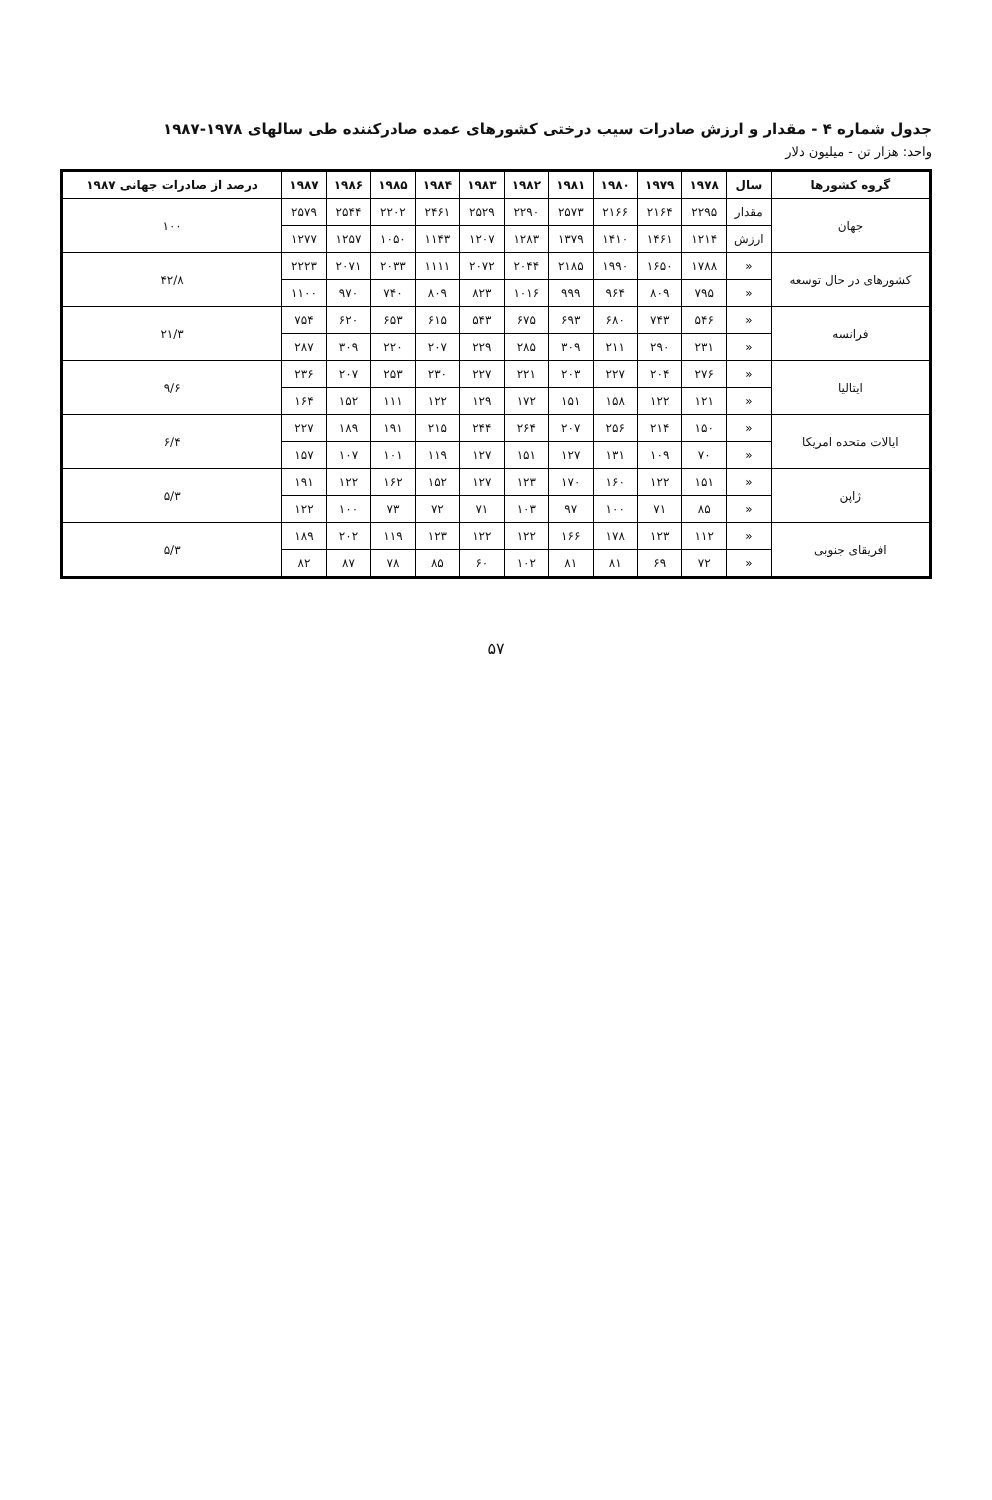جدول شماره ۴ - مقدار و ارزش صادرات سیب درختی کشورهای عمده صادرکننده طی سالهای ۱۹۷۸-۱۹۸۷
واحد: هزار تن - میلیون دلار
| گروه کشورها | سال | ۱۹۷۸ | ۱۹۷۹ | ۱۹۸۰ | ۱۹۸۱ | ۱۹۸۲ | ۱۹۸۳ | ۱۹۸۴ | ۱۹۸۵ | ۱۹۸۶ | ۱۹۸۷ | درصد از صادرات جهانی ۱۹۸۷ |
| --- | --- | --- | --- | --- | --- | --- | --- | --- | --- | --- | --- | --- |
| جهان | مقدار | ۲۲۹۵ | ۲۱۶۴ | ۲۱۶۶ | ۲۵۷۳ | ۲۲۹۰ | ۲۵۲۹ | ۲۴۶۱ | ۲۲۰۲ | ۲۵۴۴ | ۲۵۷۹ | ۱۰۰ |
| | ارزش | ۱۲۱۴ | ۱۴۶۱ | ۱۴۱۰ | ۱۳۷۹ | ۱۲۸۳ | ۱۲۰۷ | ۱۱۴۳ | ۱۰۵۰ | ۱۲۵۷ | ۱۲۷۷ | |
| کشورهای در حال توسعه | « | ۱۷۸۸ | ۱۶۵۰ | ۱۹۹۰ | ۲۱۸۵ | ۲۰۴۴ | ۲۰۷۲ | ۱۱۱۱ | ۲۰۳۳ | ۲۰۷۱ | ۲۲۲۳ | ۴۲/۸ |
| | « | ۷۹۵ | ۸۰۹ | ۹۶۴ | ۹۹۹ | ۱۰۱۶ | ۸۲۳ | ۸۰۹ | ۷۴۰ | ۹۷۰ | ۱۱۰۰ | |
| فرانسه | « | ۵۴۶ | ۷۴۳ | ۶۸۰ | ۶۹۳ | ۶۷۵ | ۵۴۳ | ۶۱۵ | ۶۵۳ | ۶۲۰ | ۷۵۴ | ۲۱/۳ |
| | « | ۲۳۱ | ۲۹۰ | ۲۱۱ | ۳۰۹ | ۲۸۵ | ۲۲۹ | ۲۰۷ | ۲۲۰ | ۳۰۹ | ۲۸۷ | |
| ایتالیا | « | ۲۷۶ | ۲۰۴ | ۲۲۷ | ۲۰۳ | ۲۲۱ | ۲۲۷ | ۲۳۰ | ۲۵۳ | ۲۰۷ | ۲۳۶ | ۹/۶ |
| | « | ۱۲۱ | ۱۲۲ | ۱۵۸ | ۱۵۱ | ۱۷۲ | ۱۲۹ | ۱۲۲ | ۱۱۱ | ۱۵۲ | ۱۶۴ | |
| ایالات متحده امریکا | « | ۱۵۰ | ۲۱۴ | ۲۵۶ | ۲۰۷ | ۲۶۴ | ۲۴۴ | ۲۱۵ | ۱۹۱ | ۱۸۹ | ۲۲۷ | ۶/۴ |
| | « | ۷۰ | ۱۰۹ | ۱۳۱ | ۱۲۷ | ۱۵۱ | ۱۲۷ | ۱۱۹ | ۱۰۱ | ۱۰۷ | ۱۵۷ | |
| ژاپن | « | ۱۵۱ | ۱۲۲ | ۱۶۰ | ۱۷۰ | ۱۲۳ | ۱۲۷ | ۱۵۲ | ۱۶۲ | ۱۲۲ | ۱۹۱ | ۵/۳ |
| | « | ۸۵ | ۷۱ | ۱۰۰ | ۹۷ | ۱۰۳ | ۷۱ | ۷۲ | ۷۳ | ۱۰۰ | ۱۲۲ | |
| افریقای جنوبی | « | ۱۱۲ | ۱۲۳ | ۱۷۸ | ۱۶۶ | ۱۲۲ | ۱۲۲ | ۱۲۳ | ۱۱۹ | ۲۰۲ | ۱۸۹ | ۵/۳ |
| | « | ۷۲ | ۶۹ | ۸۱ | ۸۱ | ۱۰۲ | ۶۰ | ۸۵ | ۷۸ | ۸۷ | ۸۲ | |
۵۷